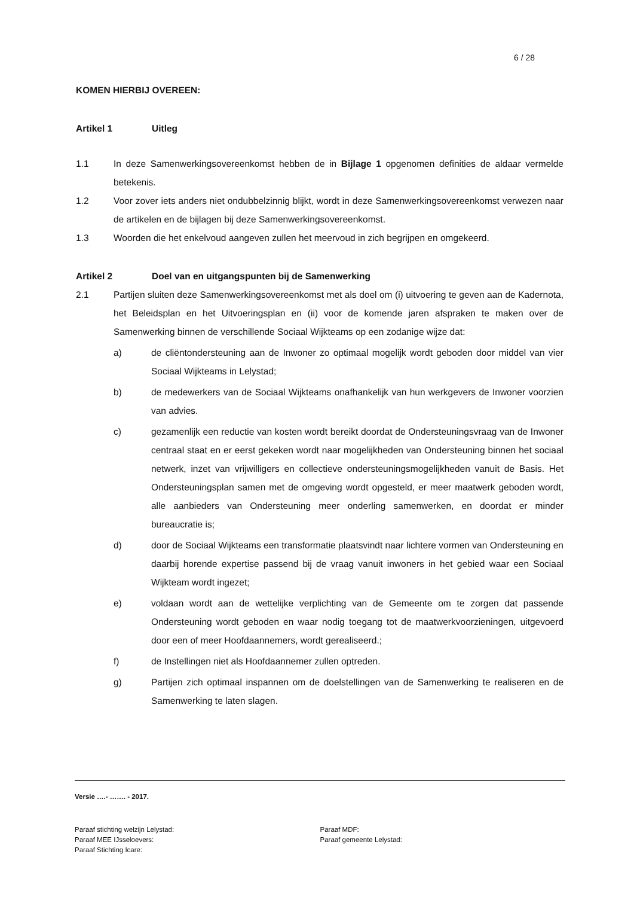6 / 28
KOMEN HIERBIJ OVEREEN:
Artikel 1 Uitleg
1.1 In deze Samenwerkingsovereenkomst hebben de in Bijlage 1 opgenomen definities de aldaar vermelde betekenis.
1.2 Voor zover iets anders niet ondubbelzinnig blijkt, wordt in deze Samenwerkingsovereenkomst verwezen naar de artikelen en de bijlagen bij deze Samenwerkingsovereenkomst.
1.3 Woorden die het enkelvoud aangeven zullen het meervoud in zich begrijpen en omgekeerd.
Artikel 2 Doel van en uitgangspunten bij de Samenwerking
2.1 Partijen sluiten deze Samenwerkingsovereenkomst met als doel om (i) uitvoering te geven aan de Kadernota, het Beleidsplan en het Uitvoeringsplan en (ii) voor de komende jaren afspraken te maken over de Samenwerking binnen de verschillende Sociaal Wijkteams op een zodanige wijze dat:
a) de cliëntondersteuning aan de Inwoner zo optimaal mogelijk wordt geboden door middel van vier Sociaal Wijkteams in Lelystad;
b) de medewerkers van de Sociaal Wijkteams onafhankelijk van hun werkgevers de Inwoner voorzien van advies.
c) gezamenlijk een reductie van kosten wordt bereikt doordat de Ondersteuningsvraag van de Inwoner centraal staat en er eerst gekeken wordt naar mogelijkheden van Ondersteuning binnen het sociaal netwerk, inzet van vrijwilligers en collectieve ondersteuningsmogelijkheden vanuit de Basis. Het Ondersteuningsplan samen met de omgeving wordt opgesteld, er meer maatwerk geboden wordt, alle aanbieders van Ondersteuning meer onderling samenwerken, en doordat er minder bureaucratie is;
d) door de Sociaal Wijkteams een transformatie plaatsvindt naar lichtere vormen van Ondersteuning en daarbij horende expertise passend bij de vraag vanuit inwoners in het gebied waar een Sociaal Wijkteam wordt ingezet;
e) voldaan wordt aan de wettelijke verplichting van de Gemeente om te zorgen dat passende Ondersteuning wordt geboden en waar nodig toegang tot de maatwerkvoorzieningen, uitgevoerd door een of meer Hoofdaannemers, wordt gerealiseerd.;
f) de Instellingen niet als Hoofdaannemer zullen optreden.
g) Partijen zich optimaal inspannen om de doelstellingen van de Samenwerking te realiseren en de Samenwerking te laten slagen.
Versie ….- ……. - 2017.
Paraaf stichting welzijn Lelystad:
Paraaf MEE IJsseloevers:
Paraaf Stichting Icare:
Paraaf MDF:
Paraaf gemeente Lelystad: